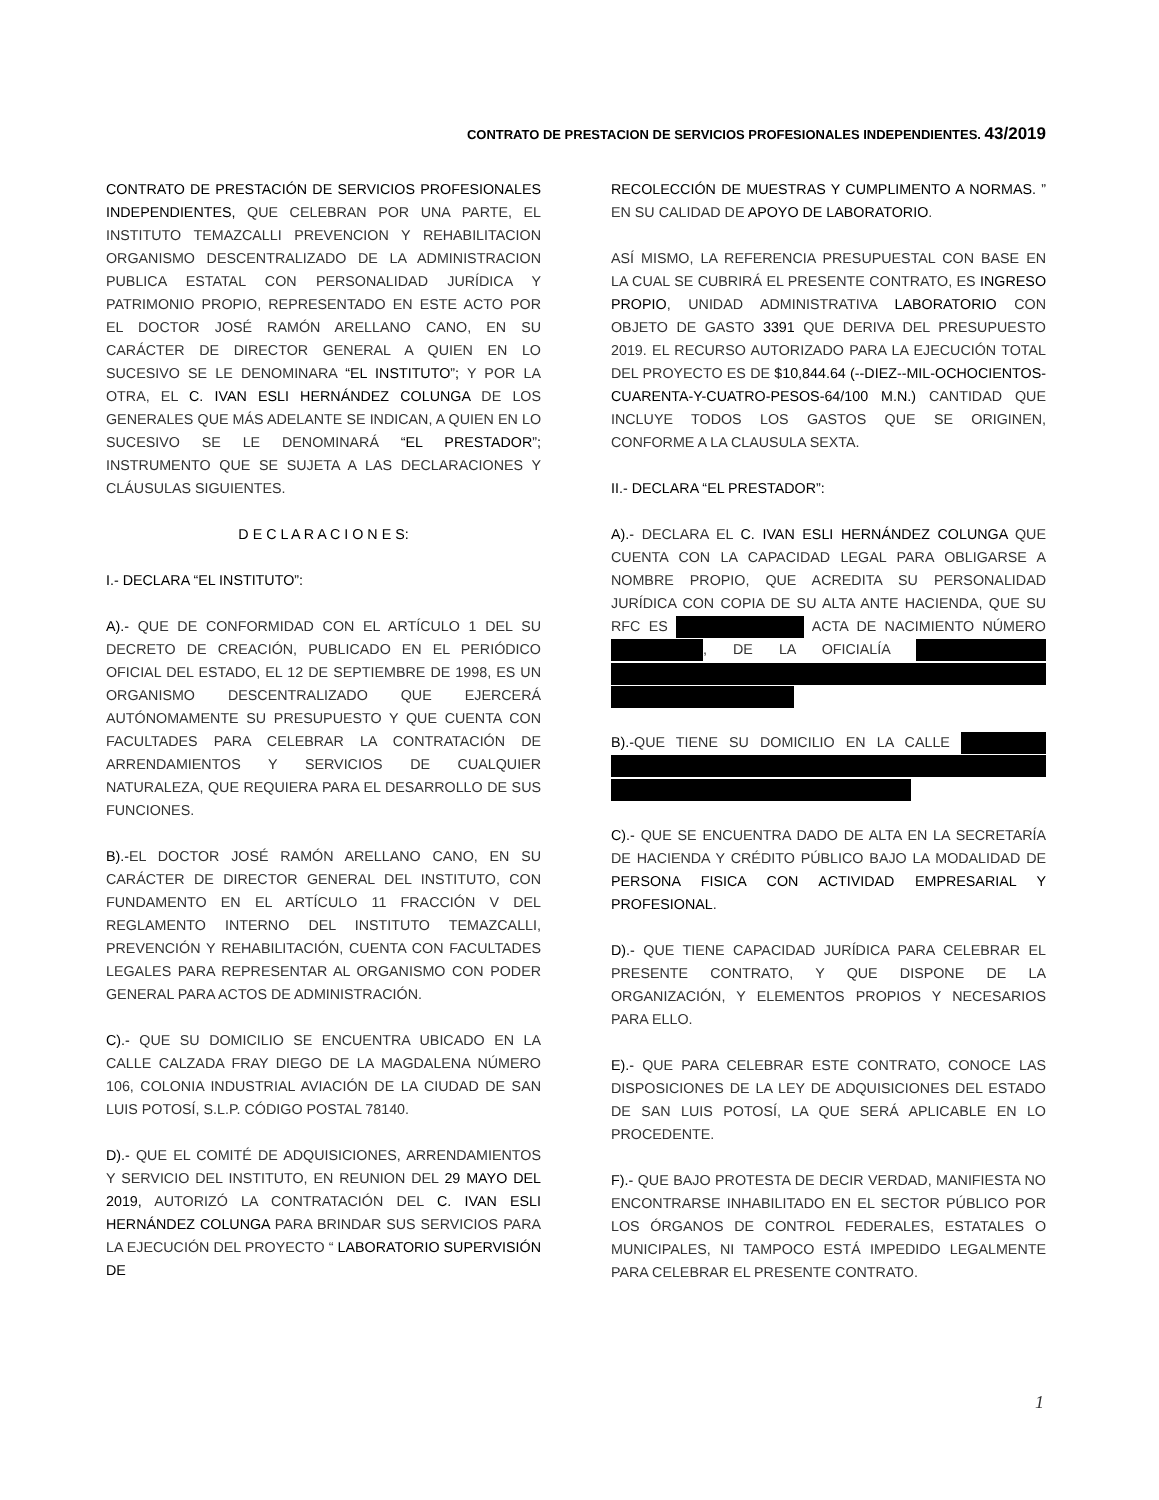CONTRATO DE PRESTACION DE SERVICIOS PROFESIONALES INDEPENDIENTES. 43/2019
CONTRATO DE PRESTACIÓN DE SERVICIOS PROFESIONALES INDEPENDIENTES, QUE CELEBRAN POR UNA PARTE, EL INSTITUTO TEMAZCALLI PREVENCION Y REHABILITACION ORGANISMO DESCENTRALIZADO DE LA ADMINISTRACION PUBLICA ESTATAL CON PERSONALIDAD JURÍDICA Y PATRIMONIO PROPIO, REPRESENTADO EN ESTE ACTO POR EL DOCTOR JOSÉ RAMÓN ARELLANO CANO, EN SU CARÁCTER DE DIRECTOR GENERAL A QUIEN EN LO SUCESIVO SE LE DENOMINARA “EL INSTITUTO”; Y POR LA OTRA, EL C. IVAN ESLI HERNÁNDEZ COLUNGA DE LOS GENERALES QUE MÁS ADELANTE SE INDICAN, A QUIEN EN LO SUCESIVO SE LE DENOMINARÁ “EL PRESTADOR”; INSTRUMENTO QUE SE SUJETA A LAS DECLARACIONES Y CLÁUSULAS SIGUIENTES.
D E C L A R A C I O N E S:
I.- DECLARA “EL INSTITUTO”:
A).- QUE DE CONFORMIDAD CON EL ARTÍCULO 1 DEL SU DECRETO DE CREACIÓN, PUBLICADO EN EL PERIÓDICO OFICIAL DEL ESTADO, EL 12 DE SEPTIEMBRE DE 1998, ES UN ORGANISMO DESCENTRALIZADO QUE EJERCERÁ AUTÓNOMAMENTE SU PRESUPUESTO Y QUE CUENTA CON FACULTADES PARA CELEBRAR LA CONTRATACIÓN DE ARRENDAMIENTOS Y SERVICIOS DE CUALQUIER NATURALEZA, QUE REQUIERA PARA EL DESARROLLO DE SUS FUNCIONES.
B).-EL DOCTOR JOSÉ RAMÓN ARELLANO CANO, EN SU CARÁCTER DE DIRECTOR GENERAL DEL INSTITUTO, CON FUNDAMENTO EN EL ARTÍCULO 11 FRACCIÓN V DEL REGLAMENTO INTERNO DEL INSTITUTO TEMAZCALLI, PREVENCIÓN Y REHABILITACIÓN, CUENTA CON FACULTADES LEGALES PARA REPRESENTAR AL ORGANISMO CON PODER GENERAL PARA ACTOS DE ADMINISTRACIÓN.
C).- QUE SU DOMICILIO SE ENCUENTRA UBICADO EN LA CALLE CALZADA FRAY DIEGO DE LA MAGDALENA NÚMERO 106, COLONIA INDUSTRIAL AVIACIÓN DE LA CIUDAD DE SAN LUIS POTOSÍ, S.L.P. CÓDIGO POSTAL 78140.
D).- QUE EL COMITÉ DE ADQUISICIONES, ARRENDAMIENTOS Y SERVICIO DEL INSTITUTO, EN REUNION DEL 29 MAYO DEL 2019, AUTORIZÓ LA CONTRATACIÓN DEL C. IVAN ESLI HERNÁNDEZ COLUNGA PARA BRINDAR SUS SERVICIOS PARA LA EJECUCIÓN DEL PROYECTO “ LABORATORIO SUPERVISIÓN DE
RECOLECCIÓN DE MUESTRAS Y CUMPLIMENTO A NORMAS. ” EN SU CALIDAD DE APOYO DE LABORATORIO.
ASÍ MISMO, LA REFERENCIA PRESUPUESTAL CON BASE EN LA CUAL SE CUBRIRÁ EL PRESENTE CONTRATO, ES INGRESO PROPIO, UNIDAD ADMINISTRATIVA LABORATORIO CON OBJETO DE GASTO 3391 QUE DERIVA DEL PRESUPUESTO 2019. EL RECURSO AUTORIZADO PARA LA EJECUCIÓN TOTAL DEL PROYECTO ES DE $10,844.64 (--DIEZ--MIL-OCHOCIENTOS-CUARENTA-Y-CUATRO-PESOS-64/100 M.N.) CANTIDAD QUE INCLUYE TODOS LOS GASTOS QUE SE ORIGINEN, CONFORME A LA CLAUSULA SEXTA.
II.- DECLARA “EL PRESTADOR”:
A).- DECLARA EL C. IVAN ESLI HERNÁNDEZ COLUNGA QUE CUENTA CON LA CAPACIDAD LEGAL PARA OBLIGARSE A NOMBRE PROPIO, QUE ACREDITA SU PERSONALIDAD JURÍDICA CON COPIA DE SU ALTA ANTE HACIENDA, QUE SU RFC ES ACTA DE NACIMIENTO NÚMERO , DE LA OFICIALÍA
B).-QUE TIENE SU DOMICILIO EN LA CALLE
C).- QUE SE ENCUENTRA DADO DE ALTA EN LA SECRETARÍA DE HACIENDA Y CRÉDITO PÚBLICO BAJO LA MODALIDAD DE PERSONA FISICA CON ACTIVIDAD EMPRESARIAL Y PROFESIONAL.
D).- QUE TIENE CAPACIDAD JURÍDICA PARA CELEBRAR EL PRESENTE CONTRATO, Y QUE DISPONE DE LA ORGANIZACIÓN, Y ELEMENTOS PROPIOS Y NECESARIOS PARA ELLO.
E).- QUE PARA CELEBRAR ESTE CONTRATO, CONOCE LAS DISPOSICIONES DE LA LEY DE ADQUISICIONES DEL ESTADO DE SAN LUIS POTOSÍ, LA QUE SERÁ APLICABLE EN LO PROCEDENTE.
F).- QUE BAJO PROTESTA DE DECIR VERDAD, MANIFIESTA NO ENCONTRARSE INHABILITADO EN EL SECTOR PÚBLICO POR LOS ÓRGANOS DE CONTROL FEDERALES, ESTATALES O MUNICIPALES, NI TAMPOCO ESTÁ IMPEDIDO LEGALMENTE PARA CELEBRAR EL PRESENTE CONTRATO.
1